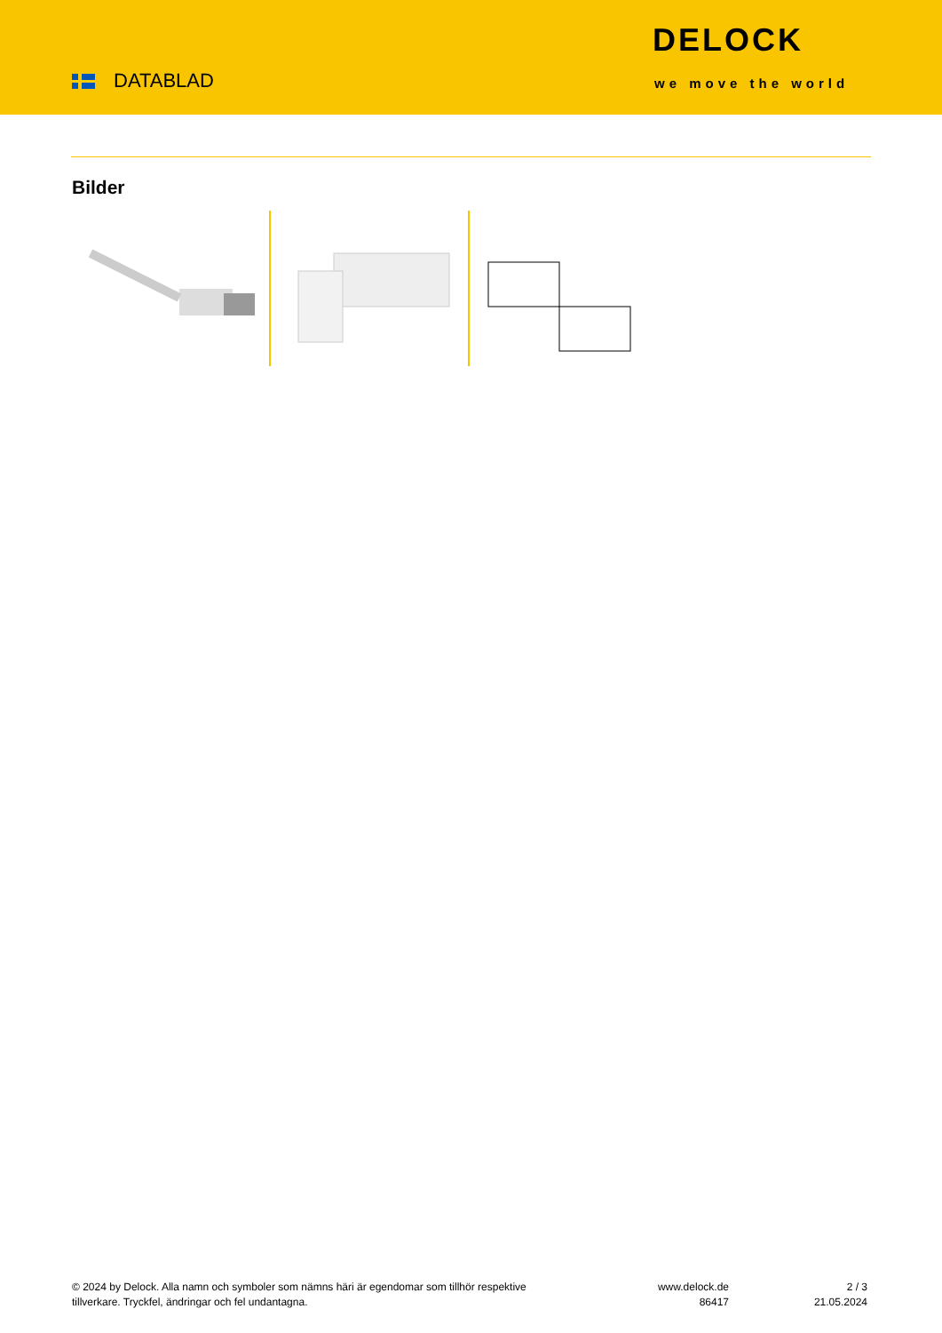DATABLAD
DELOCK
we move the world
Bilder
© 2024 by Delock. Alla namn och symboler som nämns häri är egendomar som tillhör respektive tillverkare. Tryckfel, ändringar och fel undantagna.
www.delock.de
86417
2 / 3
21.05.2024